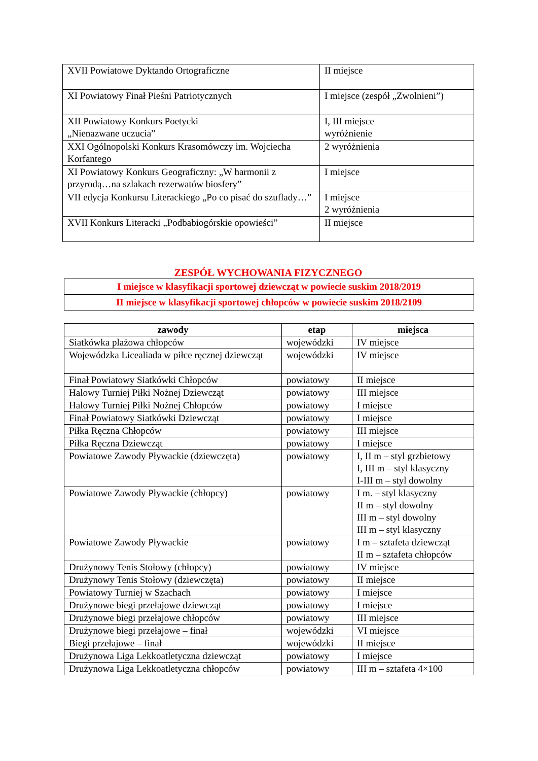| XVII Powiatowe Dyktando Ortograficzne | II miejsce |
| XI Powiatowy Finał Pieśni Patriotycznych | I miejsce (zespół „Zwolnieni”) |
| XII Powiatowy Konkurs Poetycki „Nienazwane uczucia” | I, III miejsce wyróżnienie |
| XXI Ogólnopolski Konkurs Krasomówczy im. Wojciecha Korfantego | 2 wyróżnienia |
| XI Powiatowy Konkurs Geograficzny: „W harmonii z przyrodą…na szlakach rezerwatów biosfery” | I miejsce |
| VII edycja Konkursu Literackiego „Po co pisać do szuflady…” | I miejsce 2 wyróżnienia |
| XVII Konkurs Literacki „Podbabiogórskie opowieści” | II miejsce |
ZESPÓŁ WYCHOWANIA FIZYCZNEGO
| I miejsce w klasyfikacji sportowej dziewcząt w powiecie suskim 2018/2019 |
| II miejsce w klasyfikacji sportowej chłopców w powiecie suskim 2018/2109 |
| zawody | etap | miejsca |
| --- | --- | --- |
| Siatkówka plażowa chłopców | wojewódzki | IV miejsce |
| Wojewódzka Licealiada w piłce ręcznej dziewcząt | wojewódzki | IV miejsce |
| Finał Powiatowy Siatkówki Chłopców | powiatowy | II miejsce |
| Halowy Turniej Piłki Nożnej Dziewcząt | powiatowy | III miejsce |
| Halowy Turniej Piłki Nożnej Chłopców | powiatowy | I miejsce |
| Finał Powiatowy Siatkówki Dziewcząt | powiatowy | I miejsce |
| Piłka Ręczna Chłopców | powiatowy | III miejsce |
| Piłka Ręczna Dziewcząt | powiatowy | I miejsce |
| Powiatowe Zawody Pływackie (dziewczęta) | powiatowy | I, II m – styl grzbietowy I, III m – styl klasyczny I-III m – styl dowolny |
| Powiatowe Zawody Pływackie (chłopcy) | powiatowy | I m. – styl klasyczny II m – styl dowolny III m – styl dowolny III m – styl klasyczny |
| Powiatowe Zawody Pływackie | powiatowy | I m – sztafeta dziewcząt II m – sztafeta chłopców |
| Drużynowy Tenis Stołowy (chłopcy) | powiatowy | IV miejsce |
| Drużynowy Tenis Stołowy (dziewczęta) | powiatowy | II miejsce |
| Powiatowy Turniej w Szachach | powiatowy | I miejsce |
| Drużynowe biegi przełajowe dziewcząt | powiatowy | I miejsce |
| Drużynowe biegi przełajowe chłopców | powiatowy | III miejsce |
| Drużynowe biegi przełajowe – finał | wojewódzki | VI miejsce |
| Biegi przełajowe – finał | wojewódzki | II miejsce |
| Drużynowa Liga Lekkoatletyczna dziewcząt | powiatowy | I miejsce |
| Drużynowa Liga Lekkoatletyczna chłopców | powiatowy | III m – sztafeta 4×100 |